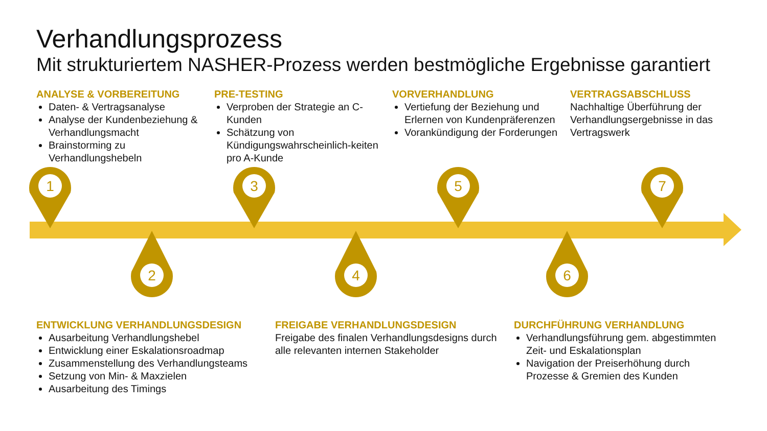Verhandlungsprozess
Mit strukturiertem NASHER-Prozess werden bestmögliche Ergebnisse garantiert
ANALYSE & VORBEREITUNG
Daten- & Vertragsanalyse
Analyse der Kundenbeziehung & Verhandlungsmacht
Brainstorming zu Verhandlungshebeln
PRE-TESTING
Verproben der Strategie an C-Kunden
Schätzung von Kündigungswahrscheinlich-keiten pro A-Kunde
VORVERHANDLUNG
Vertiefung der Beziehung und Erlernen von Kundenpräferenzen
Vorankündigung der Forderungen
VERTRAGSABSCHLUSS
Nachhaltige Überführung der Verhandlungsergebnisse in das Vertragswerk
1
2
3
4
5
6
7
ENTWICKLUNG VERHANDLUNGSDESIGN
Ausarbeitung Verhandlungshebel
Entwicklung einer Eskalationsroadmap
Zusammenstellung des Verhandlungsteams
Setzung von Min- & Maxzielen
Ausarbeitung des Timings
FREIGABE VERHANDLUNGSDESIGN
Freigabe des finalen Verhandlungsdesigns durch alle relevanten internen Stakeholder
DURCHFÜHRUNG VERHANDLUNG
Verhandlungsführung gem. abgestimmten Zeit- und Eskalationsplan
Navigation der Preiserhöhung durch Prozesse & Gremien des Kunden